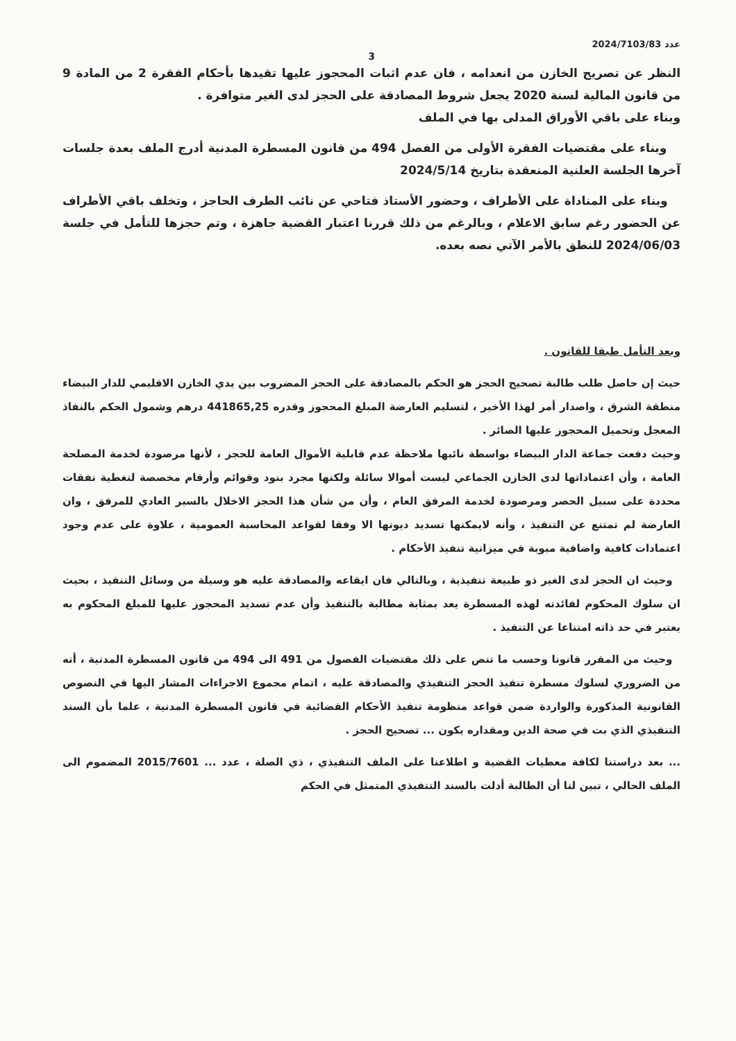عدد 2024/7103/83
3
النظر عن تصريح الخازن من انعدامه ، فان عدم اثبات المحجوز عليها تقيدها بأحكام الفقرة 2 من المادة 9 من قانون المالية لسنة 2020 يجعل شروط المصادقة على الحجز لدى الغير متوافرة .
وبناء على باقي الأوراق المدلى بها في الملف
وبناء على مقتضيات الفقرة الأولى من الفصل 494 من قانون المسطرة المدنية أدرج الملف بعدة جلسات آخرها الجلسة العلنية المنعقدة بتاريخ 2024/5/14
وبناء على المناداة على الأطراف ، وحضور الأستاذ فتاحي عن نائب الطرف الحاجز ، وتخلف باقي الأطراف عن الحضور رغم سابق الاعلام ، وبالرغم من ذلك قررنا اعتبار القضية جاهزة ، وتم حجزها للتأمل في جلسة 2024/06/03 للنطق بالأمر الآتي نصه بعده.
وبعد التأمل طبقا للقانون .
حيث إن حاصل طلب طالبة تصحيح الحجز هو الحكم بالمصادقة على الحجز المضروب بين يدي الخازن الاقليمي للدار البيضاء منطقة الشرق ، واصدار أمر لهذا الأخير ، لتسليم العارضة المبلغ المحجوز وقدره 441865,25 درهم وشمول الحكم بالنفاذ المعجل وتحميل المحجوز عليها الصائر .
وحيث دفعت جماعة الدار البيضاء بواسطة نائبها ملاحظة عدم قابلية الأموال العامة للحجز ، لأنها مرصودة لخدمة المصلحة العامة ، وأن اعتماداتها لدى الخازن الجماعي ليست أموالا سائلة ولكنها مجرد بنود وقوائم وأرقام مخصصة لتغطية نفقات محددة على سبيل الحصر ومرصودة لخدمة المرفق العام ، وأن من شأن هذا الحجز الاخلال بالسير العادي للمرفق ، وان العارضة لم تمتنع عن التنفيذ ، وأنه لايمكنها تسديد ديونها الا وفقا لقواعد المحاسبة العمومية ، علاوة على عدم وجود اعتمادات كافية واضافية مبوبة في ميزانية تنفيذ الأحكام .
وحيث ان الحجز لدى الغير ذو طبيعة تنفيذية ، وبالتالي فان ايقاعه والمصادقة عليه هو وسيلة من وسائل التنفيذ ، بحيث ان سلوك المحكوم لفائدته لهذه المسطرة يعد بمثابة مطالبة بالتنفيذ وأن عدم تسديد المحجوز عليها للمبلغ المحكوم به يعتبر في حد ذاته امتناعا عن التنفيذ .
وحيث من المقرر قانونا وحسب ما تنص على ذلك مقتضيات الفصول من 491 الى 494 من قانون المسطرة المدنية ، أنه من الضروري لسلوك مسطرة تنفيذ الحجز التنفيذي والمصادقة عليه ، اتمام مجموع الاجراءات المشار اليها في النصوص القانونية المذكورة والواردة ضمن قواعد منظومة تنفيذ الأحكام القضائية في قانون المسطرة المدنية ، علما بأن السند التنفيذي الذي بت في صحة الدين ومقداره يكون ... تصحيح الحجز .
... بعد دراستنا لكافة معطيات القضية و اطلاعنا على الملف التنفيذي ، ذي الصلة ، عدد ... 2015/7601 المضموم الى الملف الحالي ، تبين لنا أن الطالبة أدلت بالسند التنفيذي المتمثل في الحكم